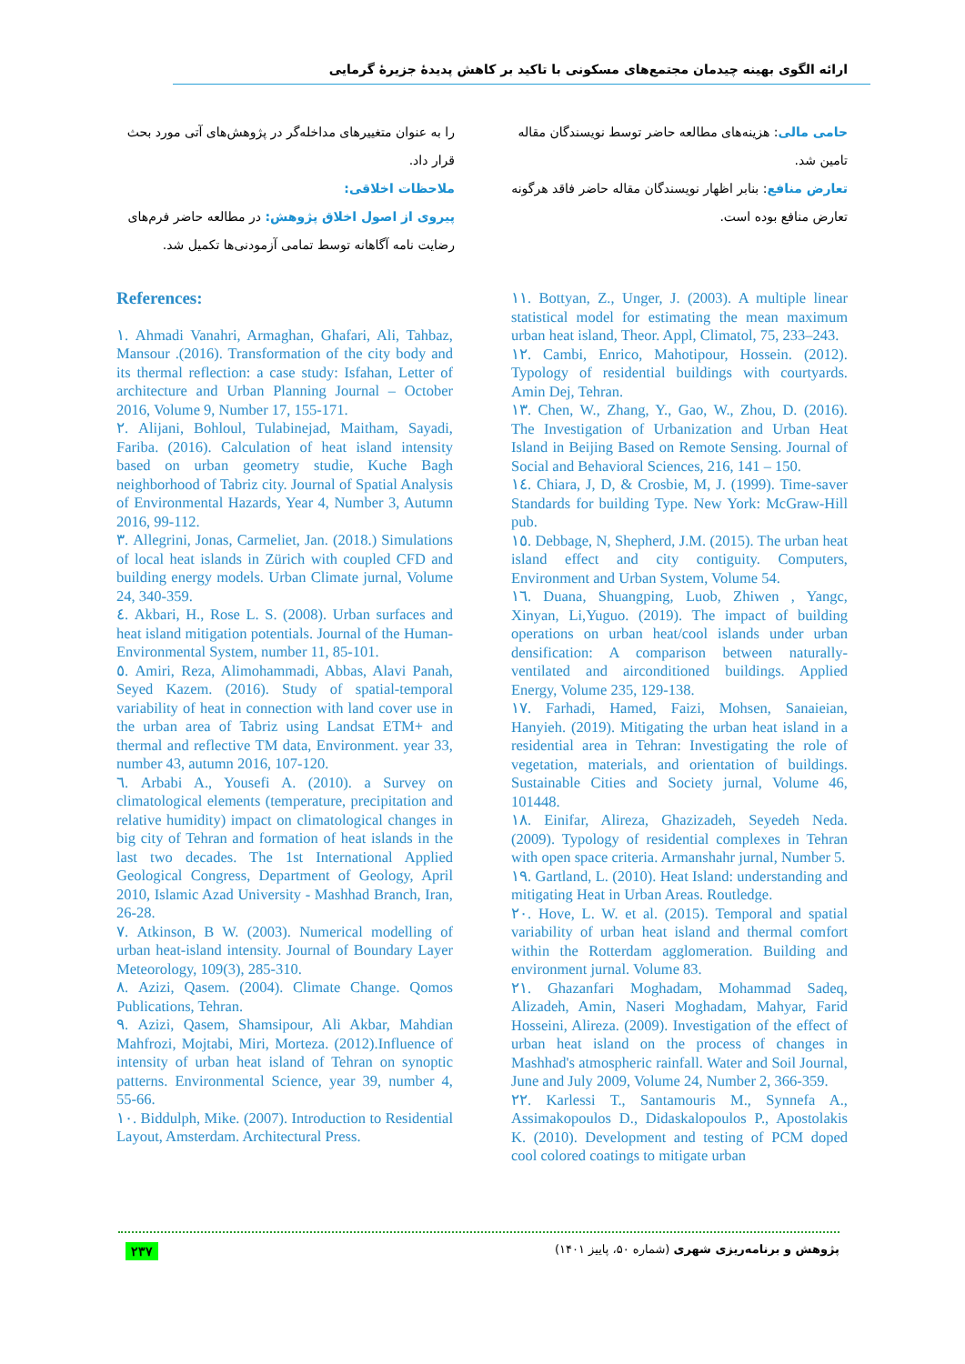ارائه الگوی بهینه چیدمان مجتمع‌های مسکونی با تاکید بر کاهش پدیدهٔ جزیرهٔ گرمایی
را به عنوان متغییرهای مداخله‌گر در پژوهش‌های آتی مورد بحث قرار داد.
ملاحظات اخلاقی:
پیروی از اصول اخلاق پژوهش: در مطالعه حاضر فرم‌های رضایت نامه آگاهانه توسط تمامی آزمودنی‌ها تکمیل شد.
حامی مالی: هزینه‌های مطالعه حاضر توسط نویسندگان مقاله تامین شد.
تعارض منافع: بنابر اظهار نویسندگان مقاله حاضر فاقد هرگونه تعارض منافع بوده است.
References:
١. Ahmadi Vanahri, Armaghan, Ghafari, Ali, Tahbaz, Mansour .(2016). Transformation of the city body and its thermal reflection: a case study: Isfahan, Letter of architecture and Urban Planning Journal – October 2016, Volume 9, Number 17, 155-171.
٢. Alijani, Bohloul, Tulabinejad, Maitham, Sayadi, Fariba. (2016). Calculation of heat island intensity based on urban geometry studie, Kuche Bagh neighborhood of Tabriz city. Journal of Spatial Analysis of Environmental Hazards, Year 4, Number 3, Autumn 2016, 99-112.
٣. Allegrini, Jonas, Carmeliet, Jan. (2018.) Simulations of local heat islands in Zürich with coupled CFD and building energy models. Urban Climate jurnal, Volume 24, 340-359.
٤. Akbari, H., Rose L. S. (2008). Urban surfaces and heat island mitigation potentials. Journal of the Human-Environmental System, number 11, 85-101.
٥. Amiri, Reza, Alimohammadi, Abbas, Alavi Panah, Seyed Kazem. (2016). Study of spatial-temporal variability of heat in connection with land cover use in the urban area of Tabriz using Landsat ETM+ and thermal and reflective TM data, Environment. year 33, number 43, autumn 2016, 107-120.
٦. Arbabi A., Yousefi A. (2010). a Survey on climatological elements (temperature, precipitation and relative humidity) impact on climatological changes in big city of Tehran and formation of heat islands in the last two decades. The 1st International Applied Geological Congress, Department of Geology, April 2010, Islamic Azad University - Mashhad Branch, Iran, 26-28.
٧. Atkinson, B W. (2003). Numerical modelling of urban heat-island intensity. Journal of Boundary Layer Meteorology, 109(3), 285-310.
٨. Azizi, Qasem. (2004). Climate Change. Qomos Publications, Tehran.
٩. Azizi, Qasem, Shamsipour, Ali Akbar, Mahdian Mahfrozi, Mojtabi, Miri, Morteza. (2012).Influence of intensity of urban heat island of Tehran on synoptic patterns. Environmental Science, year 39, number 4, 55-66.
١٠. Biddulph, Mike. (2007). Introduction to Residential Layout, Amsterdam. Architectural Press.
١١. Bottyan, Z., Unger, J. (2003). A multiple linear statistical model for estimating the mean maximum urban heat island, Theor. Appl, Climatol, 75, 233–243.
١٢. Cambi, Enrico, Mahotipour, Hossein. (2012). Typology of residential buildings with courtyards. Amin Dej, Tehran.
١٣. Chen, W., Zhang, Y., Gao, W., Zhou, D. (2016). The Investigation of Urbanization and Urban Heat Island in Beijing Based on Remote Sensing. Journal of Social and Behavioral Sciences, 216, 141 – 150.
١٤. Chiara, J, D, & Crosbie, M, J. (1999). Time-saver Standards for building Type. New York: McGraw-Hill pub.
١٥. Debbage, N, Shepherd, J.M. (2015). The urban heat island effect and city contiguity. Computers, Environment and Urban System, Volume 54.
١٦. Duana, Shuangping, Luob, Zhiwen , Yangc, Xinyan, Li,Yuguo. (2019). The impact of building operations on urban heat/cool islands under urban densification: A comparison between naturally-ventilated and airconditioned buildings. Applied Energy, Volume 235, 129-138.
١٧. Farhadi, Hamed, Faizi, Mohsen, Sanaieian, Hanyieh. (2019). Mitigating the urban heat island in a residential area in Tehran: Investigating the role of vegetation, materials, and orientation of buildings. Sustainable Cities and Society jurnal, Volume 46, 101448.
١٨. Einifar, Alireza, Ghazizadeh, Seyedeh Neda. (2009). Typology of residential complexes in Tehran with open space criteria. Armanshahr jurnal, Number 5.
١٩. Gartland, L. (2010). Heat Island: understanding and mitigating Heat in Urban Areas. Routledge.
٢٠. Hove, L. W. et al. (2015). Temporal and spatial variability of urban heat island and thermal comfort within the Rotterdam agglomeration. Building and environment jurnal. Volume 83.
٢١. Ghazanfari Moghadam, Mohammad Sadeq, Alizadeh, Amin, Naseri Moghadam, Mahyar, Farid Hosseini, Alireza. (2009). Investigation of the effect of urban heat island on the process of changes in Mashhad's atmospheric rainfall. Water and Soil Journal, June and July 2009, Volume 24, Number 2, 366-359.
٢٢. Karlessi T., Santamouris M., Synnefa A., Assimakopoulos D., Didaskalopoulos P., Apostolakis K. (2010). Development and testing of PCM doped cool colored coatings to mitigate urban
٢٣٧ پژوهش و برنامه‌ریزی شهری (شماره ۵۰، پاییز ۱۴۰۱)